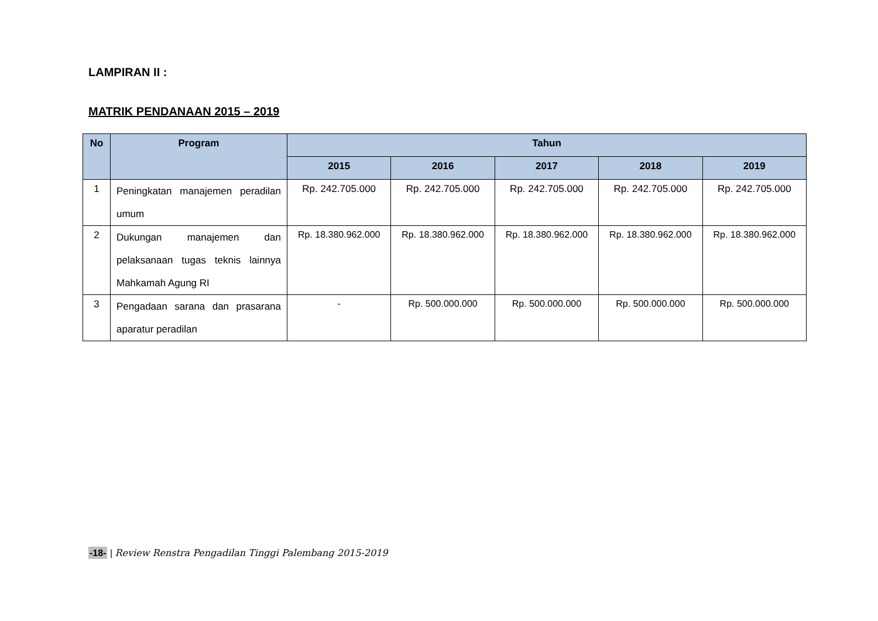LAMPIRAN II :
MATRIK PENDANAAN 2015 – 2019
| No | Program | Tahun | | | | |
| --- | --- | --- | --- | --- | --- | --- |
| | | 2015 | 2016 | 2017 | 2018 | 2019 |
| 1 | Peningkatan manajemen peradilan umum | Rp. 242.705.000 | Rp. 242.705.000 | Rp. 242.705.000 | Rp. 242.705.000 | Rp. 242.705.000 |
| 2 | Dukungan manajemen dan pelaksanaan tugas teknis lainnya Mahkamah Agung RI | Rp. 18.380.962.000 | Rp. 18.380.962.000 | Rp. 18.380.962.000 | Rp. 18.380.962.000 | Rp. 18.380.962.000 |
| 3 | Pengadaan sarana dan prasarana aparatur peradilan | - | Rp. 500.000.000 | Rp. 500.000.000 | Rp. 500.000.000 | Rp. 500.000.000 |
-18- | Review Renstra Pengadilan Tinggi Palembang 2015-2019